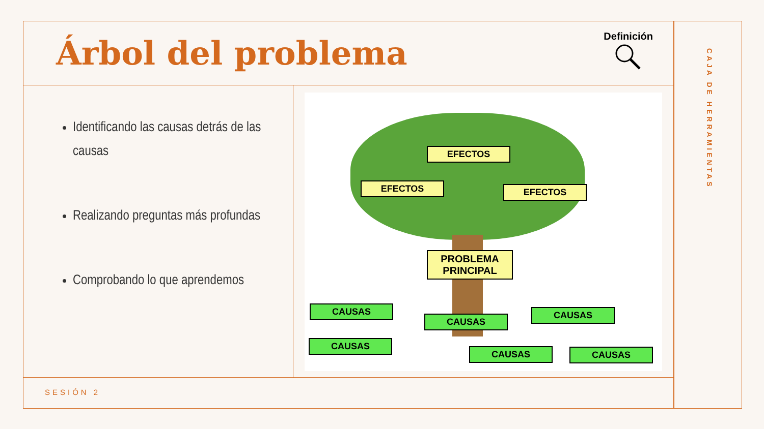Árbol del problema
Definición
Identificando las causas detrás de las causas
Realizando preguntas más profundas
Comprobando lo que aprendemos
EFECTOS
EFECTOS EFECTOS
PROBLEMA
PRINCIPAL
CAUSAS
CAUSAS
CAUSAS
CAUSAS
CAUSAS CAUSAS
SESIÓN 2
CAJA DE HERRAMIENTAS